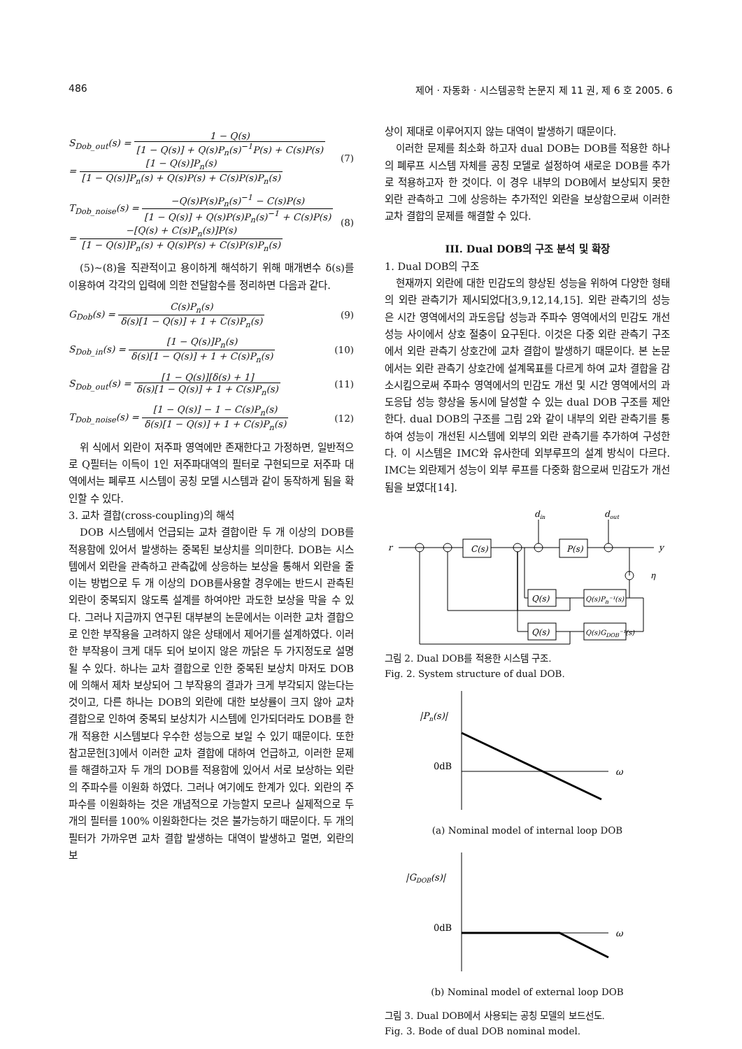486 제어 · 자동화 · 시스템공학 논문지 제 11 권, 제 6 호 2005. 6
S<sub>Dob_out</sub>(s) = 1 − Q(s) [1 − Q(s)] + Q(s)P<sub>n</sub>(s)<sup>−1</sup>P(s) + C(s)P(s)
= [1 − Q(s)]P<sub>n</sub>(s) [1 − Q(s)]P<sub>n</sub>(s) + Q(s)P(s) + C(s)P(s)P<sub>n</sub>(s)
(7)
T<sub>Dob_noise</sub>(s) = −Q(s)P(s)P<sub>n</sub>(s)<sup>−1</sup> − C(s)P(s) [1 − Q(s)] + Q(s)P(s)P<sub>n</sub>(s)<sup>−1</sup> + C(s)P(s)
= −[Q(s) + C(s)P<sub>n</sub>(s)]P(s) [1 − Q(s)]P<sub>n</sub>(s) + Q(s)P(s) + C(s)P(s)P<sub>n</sub>(s)
(8)
(5)~(8)을 직관적이고 용이하게 해석하기 위해 매개변수 δ(s)를 이용하여 각각의 입력에 의한 전달함수를 정리하면 다음과 같다.
G<sub>Dob</sub>(s) = C(s)P<sub>n</sub>(s) δ(s)[1 − Q(s)] + 1 + C(s)P<sub>n</sub>(s)
(9)
S<sub>Dob_in</sub>(s) = [1 − Q(s)]P<sub>n</sub>(s) δ(s)[1 − Q(s)] + 1 + C(s)P<sub>n</sub>(s)
(10)
S<sub>Dob_out</sub>(s) = [1 − Q(s)][δ(s) + 1] δ(s)[1 − Q(s)] + 1 + C(s)P<sub>n</sub>(s)
(11)
T<sub>Dob_noise</sub>(s) = [1 − Q(s)] − 1 − C(s)P<sub>n</sub>(s) δ(s)[1 − Q(s)] + 1 + C(s)P<sub>n</sub>(s)
(12)
위 식에서 외란이 저주파 영역에만 존재한다고 가정하면, 일반적으로 Q필터는 이득이 1인 저주파대역의 필터로 구현되므로 저주파 대역에서는 폐루프 시스템이 공칭 모델 시스템과 같이 동작하게 됨을 확인할 수 있다.
3. 교차 결합(cross-coupling)의 해석
DOB 시스템에서 언급되는 교차 결합이란 두 개 이상의 DOB를 적용함에 있어서 발생하는 중복된 보상치를 의미한다. DOB는 시스템에서 외란을 관측하고 관측값에 상응하는 보상을 통해서 외란을 줄이는 방법으로 두 개 이상의 DOB를사용할 경우에는 반드시 관측된 외란이 중복되지 않도록 설계를 하여야만 과도한 보상을 막을 수 있다. 그러나 지금까지 연구된 대부분의 논문에서는 이러한 교차 결합으로 인한 부작용을 고려하지 않은 상태에서 제어기를 설계하였다. 이러한 부작용이 크게 대두 되어 보이지 않은 까닭은 두 가지정도로 설명될 수 있다. 하나는 교차 결합으로 인한 중복된 보상치 마저도 DOB에 의해서 제차 보상되어 그 부작용의 결과가 크게 부각되지 않는다는 것이고, 다른 하나는 DOB의 외란에 대한 보상률이 크지 않아 교차 결합으로 인하여 중복되 보상치가 시스템에 인가되더라도 DOB를 한 개 적용한 시스템보다 우수한 성능으로 보일 수 있기 때문이다. 또한 참고문헌[3]에서 이러한 교차 결합에 대하여 언급하고, 이러한 문제를 해결하고자 두 개의 DOB를 적용함에 있어서 서로 보상하는 외란의 주파수를 이원화 하였다. 그러나 여기에도 한계가 있다. 외란의 주파수를 이원화하는 것은 개념적으로 가능할지 모르나 실제적으로 두 개의 필터를 100% 이원화한다는 것은 불가능하기 때문이다. 두 개의 필터가 가까우면 교차 결합 발생하는 대역이 발생하고 멀면, 외란의 보
상이 제대로 이루어지지 않는 대역이 발생하기 때문이다.
이러한 문제를 최소화 하고자 dual DOB는 DOB를 적용한 하나의 폐루프 시스템 자체를 공칭 모델로 설정하여 새로운 DOB를 추가로 적용하고자 한 것이다. 이 경우 내부의 DOB에서 보상되지 못한 외란 관측하고 그에 상응하는 추가적인 외란을 보상함으로써 이러한 교차 결합의 문제를 해결할 수 있다.
III. Dual DOB의 구조 분석 및 확장
1. Dual DOB의 구조
현재까지 외란에 대한 민감도의 향상된 성능을 위하여 다양한 형태의 외란 관측기가 제시되었다[3,9,12,14,15]. 외란 관측기의 성능은 시간 영역에서의 과도응답 성능과 주파수 영역에서의 민감도 개선 성능 사이에서 상호 절충이 요구된다. 이것은 다중 외란 관측기 구조에서 외란 관측기 상호간에 교차 결합이 발생하기 때문이다. 본 논문에서는 외란 관측기 상호간에 설계목표를 다르게 하여 교차 결합을 감소시킴으로써 주파수 영역에서의 민감도 개선 및 시간 영역에서의 과도응답 성능 향상을 동시에 달성할 수 있는 dual DOB 구조를 제안한다. dual DOB의 구조를 그림 2와 같이 내부의 외란 관측기를 통하여 성능이 개선된 시스템에 외부의 외란 관측기를 추가하여 구성한다. 이 시스템은 IMC와 유사한데 외부루프의 설계 방식이 다르다. IMC는 외란제거 성능이 외부 루프를 다중화 함으로써 민감도가 개선됨을 보였다[14].
r
y
C(s)
P(s)
Q(s)
Q(s)Pn⁻¹(s)
Q(s)
Q(s)GDOB⁻¹(s)
din
dout
η
그림 2. Dual DOB를 적용한 시스템 구조.
Fig. 2. System structure of dual DOB.
|Pn(s)|
0dB
ω
(a) Nominal model of internal loop DOB
|GDOB(s)|
0dB
ω
(b) Nominal model of external loop DOB
그림 3. Dual DOB에서 사용되는 공칭 모델의 보드선도.
Fig. 3. Bode of dual DOB nominal model.